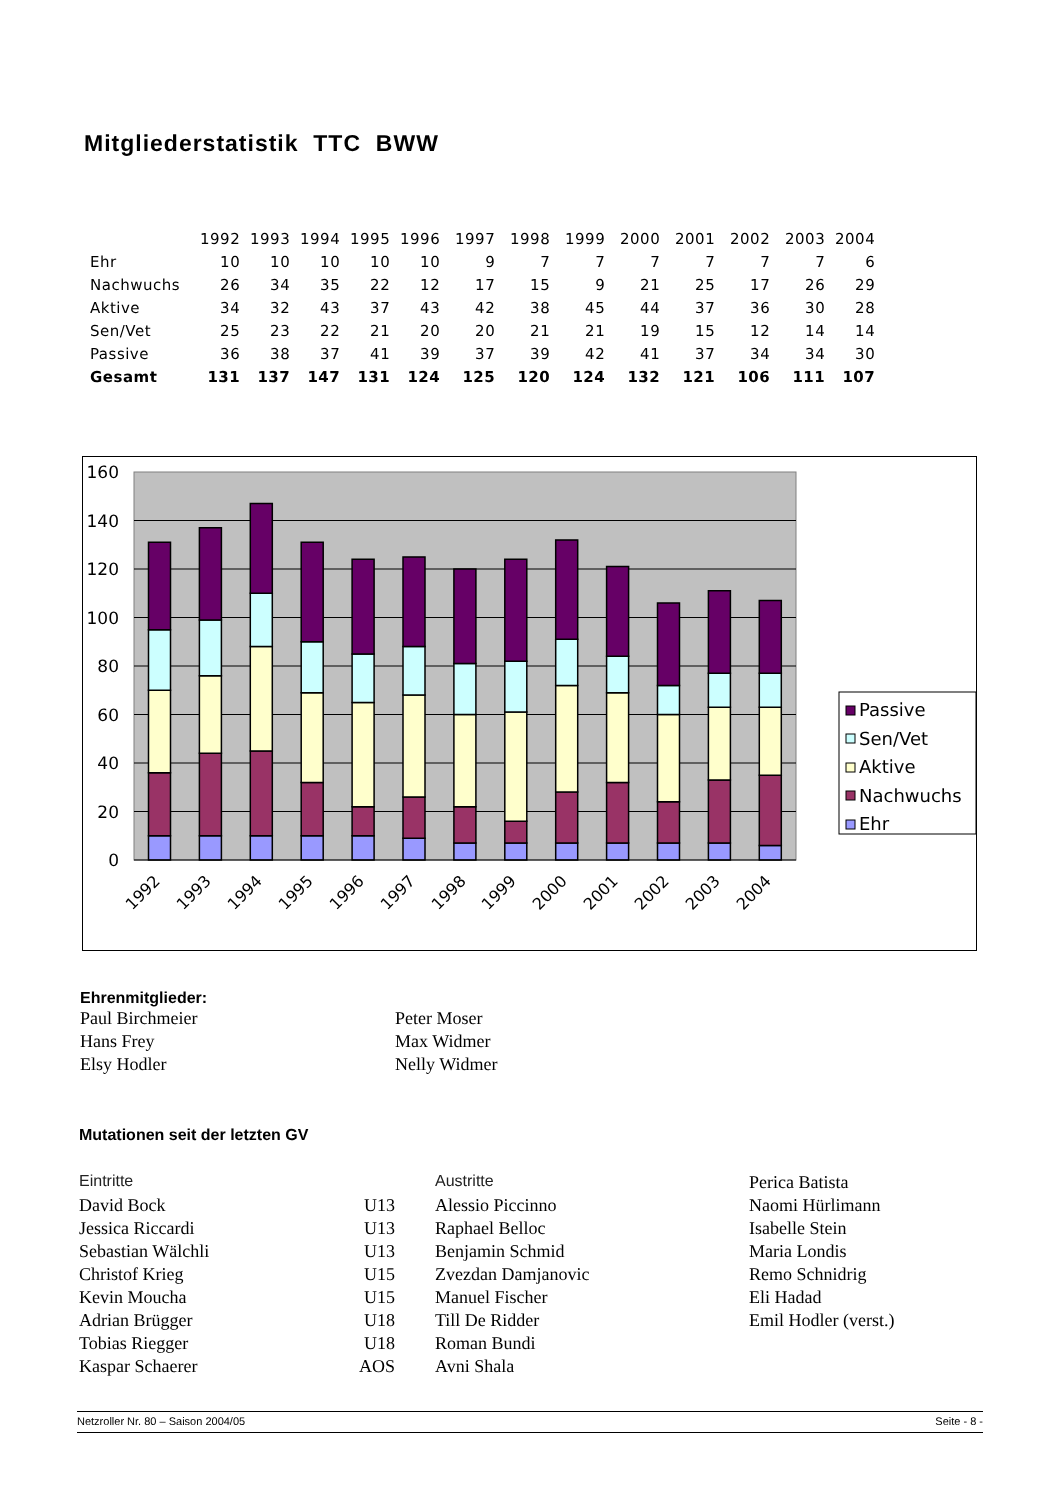Mitgliederstatistik TTC BWW
| | 1992 | 1993 | 1994 | 1995 | 1996 | 1997 | 1998 | 1999 | 2000 | 2001 | 2002 | 2003 | 2004 |
| --- | --- | --- | --- | --- | --- | --- | --- | --- | --- | --- | --- | --- | --- |
| Ehr | 10 | 10 | 10 | 10 | 10 | 9 | 7 | 7 | 7 | 7 | 7 | 7 | 6 |
| Nachwuchs | 26 | 34 | 35 | 22 | 12 | 17 | 15 | 9 | 21 | 25 | 17 | 26 | 29 |
| Aktive | 34 | 32 | 43 | 37 | 43 | 42 | 38 | 45 | 44 | 37 | 36 | 30 | 28 |
| Sen/Vet | 25 | 23 | 22 | 21 | 20 | 20 | 21 | 21 | 19 | 15 | 12 | 14 | 14 |
| Passive | 36 | 38 | 37 | 41 | 39 | 37 | 39 | 42 | 41 | 37 | 34 | 34 | 30 |
| Gesamt | 131 | 137 | 147 | 131 | 124 | 125 | 120 | 124 | 132 | 121 | 106 | 111 | 107 |
160
140
120
100
80
60
40
20
0
1992
1993
1994
1995
1996
1997
1998
1999
2000
2001
2002
2003
2004
Passive
Sen/Vet
Aktive
Nachwuchs
Ehr
Ehrenmitglieder:
Paul Birchmeier
Hans Frey
Elsy Hodler
Peter Moser
Max Widmer
Nelly Widmer
Mutationen seit der letzten GV
| Eintritte | | | Austritte | Perica Batista |
| David Bock | U13 | | Alessio Piccinno | Naomi Hürlimann |
| Jessica Riccardi | U13 | | Raphael Belloc | Isabelle Stein |
| Sebastian Wälchli | U13 | | Benjamin Schmid | Maria Londis |
| Christof Krieg | U15 | | Zvezdan Damjanovic | Remo Schnidrig |
| Kevin Moucha | U15 | | Manuel Fischer | Eli Hadad |
| Adrian Brügger | U18 | | Till De Ridder | Emil Hodler (verst.) |
| Tobias Riegger | U18 | | Roman Bundi | |
| Kaspar Schaerer | AOS | | Avni Shala | |
Netzroller Nr. 80 – Saison 2004/05 Seite - 8 -